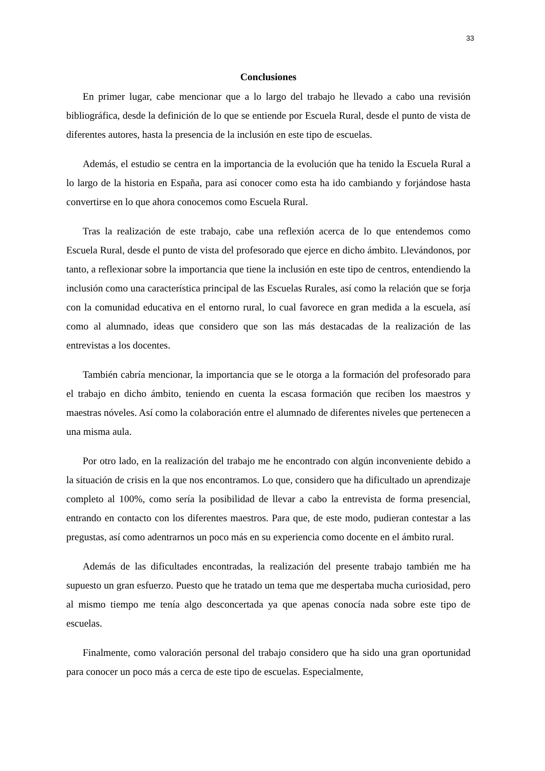33
Conclusiones
En primer lugar, cabe mencionar que a lo largo del trabajo he llevado a cabo una revisión bibliográfica, desde la definición de lo que se entiende por Escuela Rural, desde el punto de vista de diferentes autores, hasta la presencia de la inclusión en este tipo de escuelas.
Además, el estudio se centra en la importancia de la evolución que ha tenido la Escuela Rural a lo largo de la historia en España, para así conocer como esta ha ido cambiando y forjándose hasta convertirse en lo que ahora conocemos como Escuela Rural.
Tras la realización de este trabajo, cabe una reflexión acerca de lo que entendemos como Escuela Rural, desde el punto de vista del profesorado que ejerce en dicho ámbito. Llevándonos, por tanto, a reflexionar sobre la importancia que tiene la inclusión en este tipo de centros, entendiendo la inclusión como una característica principal de las Escuelas Rurales, así como la relación que se forja con la comunidad educativa en el entorno rural, lo cual favorece en gran medida a la escuela, así como al alumnado, ideas que considero que son las más destacadas de la realización de las entrevistas a los docentes.
También cabría mencionar, la importancia que se le otorga a la formación del profesorado para el trabajo en dicho ámbito, teniendo en cuenta la escasa formación que reciben los maestros y maestras nóveles. Así como la colaboración entre el alumnado de diferentes niveles que pertenecen a una misma aula.
Por otro lado, en la realización del trabajo me he encontrado con algún inconveniente debido a la situación de crisis en la que nos encontramos. Lo que, considero que ha dificultado un aprendizaje completo al 100%, como sería la posibilidad de llevar a cabo la entrevista de forma presencial, entrando en contacto con los diferentes maestros. Para que, de este modo, pudieran contestar a las pregustas, así como adentrarnos un poco más en su experiencia como docente en el ámbito rural.
Además de las dificultades encontradas, la realización del presente trabajo también me ha supuesto un gran esfuerzo. Puesto que he tratado un tema que me despertaba mucha curiosidad, pero al mismo tiempo me tenía algo desconcertada ya que apenas conocía nada sobre este tipo de escuelas.
Finalmente, como valoración personal del trabajo considero que ha sido una gran oportunidad para conocer un poco más a cerca de este tipo de escuelas. Especialmente,